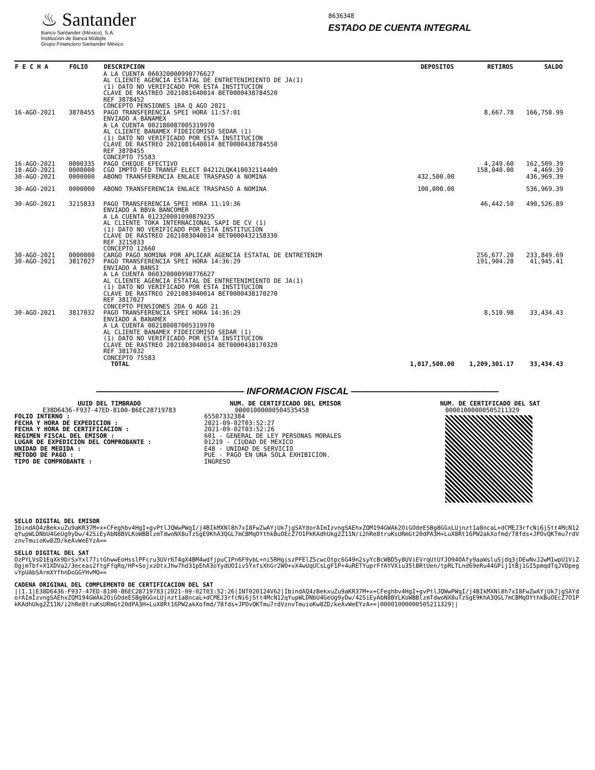♨ Santander
Banco Santander (México), S.A.
Institución de Banca Múltiple
Grupo Financiero Santander México
8636348
ESTADO DE CUENTA INTEGRAL
| F E C H A | FOLIO | DESCRIPCION | DEPOSITOS | RETIROS | SALDO |
| --- | --- | --- | --- | --- | --- |
| | | A LA CUENTA 060320000990776627 AL CLIENTE AGENCIA ESTATAL DE ENTRETENIMIENTO DE JA(1) (1) DATO NO VERIFICADO POR ESTA INSTITUCION CLAVE DE RASTREO 2021081640014 BET0000438784520 REF 3878452 CONCEPTO PENSIONES 1RA Q AGO 2021 | | | |
| 16-AGO-2021 | 3878455 | PAGO TRANSFERENCIA SPEI HORA 11:57:01 ENVIADO A BANAMEX A LA CUENTA 002180087005319970 AL CLIENTE BANAMEX FIDEICOMISO SEDAR (1) (1) DATO NO VERIFICADO POR ESTA INSTITUCION CLAVE DE RASTREO 2021081640014 BET0000438784550 REF 3878455 CONCEPTO 75583 | | 8,667.78 | 166,758.99 |
| 16-AGO-2021 | 0000335 | PAGO CHEQUE EFECTIVO | | 4,249.60 | 162,509.39 |
| 18-AGO-2021 | 0000000 | CGO IMPTO FED TRANSF ELECT 04212LQK410032114409 | | 158,040.00 | 4,469.39 |
| 30-AGO-2021 | 0000000 | ABONO TRANSFERENCIA ENLACE TRASPASO A NOMINA | 432,500.00 | | 436,969.39 |
| 30-AGO-2021 | 0000000 | ABONO TRANSFERENCIA ENLACE TRASPASO A NOMINA | 100,000.00 | | 536,969.39 |
| 30-AGO-2021 | 3215833 | PAGO TRANSFERENCIA SPEI HORA 11:19:36 ENVIADO A BBVA BANCOMER A LA CUENTA 012320001090879235 AL CLIENTE TOKA INTERNACIONAL SAPI DE CV (1) (1) DATO NO VERIFICADO POR ESTA INSTITUCION CLAVE DE RASTREO 2021083040014 BET0000432158330 REF 3215833 CONCEPTO 12660 | | 46,442.50 | 490,526.89 |
| 30-AGO-2021 | 0000000 | CARGO PAGO NOMINA POR APLICAR AGENCIA ESTATAL DE ENTRETENIM | | 256,677.20 | 233,849.69 |
| 30-AGO-2021 | 3817027 | PAGO TRANSFERENCIA SPEI HORA 14:36:29 ENVIADO A BANSI A LA CUENTA 060320000990776627 AL CLIENTE AGENCIA ESTATAL DE ENTRETENIMIENTO DE JA(1) (1) DATO NO VERIFICADO POR ESTA INSTITUCION CLAVE DE RASTREO 2021083040014 BET0000438170270 REF 3817027 CONCEPTO PENSIONES 2DA Q AGO 21 | | 191,904.28 | 41,945.41 |
| 30-AGO-2021 | 3817032 | PAGO TRANSFERENCIA SPEI HORA 14:36:29 ENVIADO A BANAMEX A LA CUENTA 002180087005319970 AL CLIENTE BANAMEX FIDEICOMISO SEDAR (1) (1) DATO NO VERIFICADO POR ESTA INSTITUCION CLAVE DE RASTREO 2021083040014 BET0000438170320 REF 3817032 CONCEPTO 75583 | | 8,510.98 | 33,434.43 |
| | | TOTAL | 1,017,500.00 | 1,209,301.17 | 33,434.43 |
———————————————— INFORMACION FISCAL ————————————————
UUID DEL TIMBRADO
E38D6436-F937-47ED-8100-B6EC28719783
FOLIO INTERNO :
FECHA Y HORA DE EXPEDICION :
FECHA Y HORA DE CERTIFICACION :
REGIMEN FISCAL DEL EMISOR :
LUGAR DE EXPEDICION DEL COMPROBANTE :
UNIDAD DE MEDIDA :
METODO DE PAGO :
TIPO DE COMPROBANTE :
NUM. DE CERTIFICADO DEL EMISOR
00001000000504535458
65507332384
2021-09-02T03:52:27
2021-09-02T03:52:26
601 - GENERAL DE LEY PERSONAS MORALES
01219 - CIUDAD DE MEXICO
E48 - UNIDAD DE SERVICIO
PUE - PAGO EN UNA SOLA EXHIBICION.
INGRESO
NUM. DE CERTIFICADO DEL SAT
00001000000505211329
SELLO DIGITAL DEL EMISOR
IbindAQ4zBekxuZu9aKR37M+x+CFeghbv4HgI+gvPtlJQWwPWqI/j4BIkMXNl8h7xI8FwZwAYjUk7jgSAYdorAImIzvngSAEhxZQM194GWAk2OiGOdeESBg8GGxLUjnzt1a8ncaL+dCMEJ3rfcNi6jStt4McN12qYupWLDNbU4GeUg9yDw/42SiEyAbN8BVLKoWBBlzmTdwoNX8uTzSgE9KhA3QGL7mCBMqOYthkBuOEcZ7O1PkKAdhUkg2Z11N/i2hRe8truKsURmGt20dPA3H+LuX8Rt16PW2akXofmd/78fds+JPOvQKTmu7rdVznvTmuioKw8ZD/keAvWeEYzA==
SELLO DIGITAL DEL SAT
OzPYLVsD1EqXk9DrSxYxl77itGhwwEoHsslPFcru3UVr6T4gX4BM4wdfjpuC1Pn6F9ybL+ni5RHgiszPFElZScwcOtpc6G49n2syYcBcWBD5y8UViEVrqUtUfJO94OAfy9aaWsluSjdq3jDEwNvJ2wM1wpU1ViZOgjmTbf+X1XDVa2/3eceas2ftgFfqRq/HP+SojxzDtxJhw7hd31pEhA3oYydUOIiv5YxfsXhGr2WO+vX4wUqUCsLgF1P+4uRETYuprFfAYVXiu35lBRtUen/tpRLTLnd69eRu44GPij1tBj1GI5pmqdTqJVDpegvYpUAbSArmXYfhnDoGGYHvMQ==
CADENA ORIGINAL DEL COMPLEMENTO DE CERTIFICACION DEL SAT
||1.1|E38D6436-F937-47ED-8100-B6EC28719783|2021-09-02T03:52:26|INT020124V62|IbindAQ4zBekxuZu9aKR37M+x+CFeghbv4HgI+gvPtlJQWwPWqI/j4BIkMXNl8h7xI8FwZwAYjUk7jgSAYdorAImIzvngSAEhxZQM194GWAk2OiGOdeESBg8GGxLUjnzt1a8ncaL+dCMEJ3rfcNi6jStt4McN12qYupWLDNbU4GeUg9yDw/42SiEyAbN8BVLKoWBBlzmTdwoNX8uTzSgE9KhA3QGL7mCBMqOYthkBuOEcZ7O1PkKAdhUkg2Z11N/i2hRe8truKsURmGt20dPA3H+LuX8Rt16PW2akXofmd/78fds+JPOvQKTmu7rdVznvTmuioKw8ZD/keAvWeEYzA==|00001000000505211329||